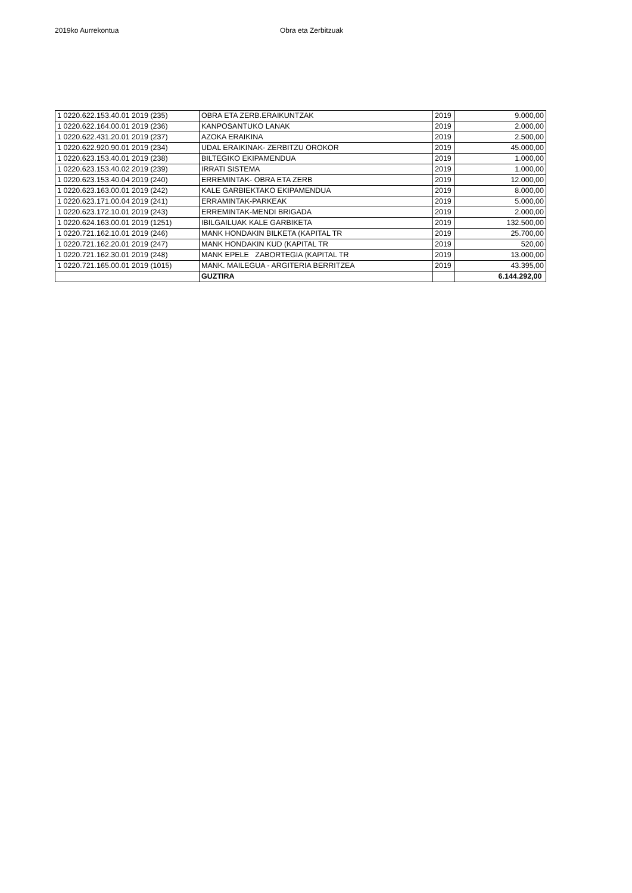2019ko Aurrekontua Obra eta Zerbitzuak
| 1 0220.622.153.40.01 2019 (235) | OBRA ETA ZERB.ERAIKUNTZAK | 2019 | 9.000,00 |
| 1 0220.622.164.00.01 2019 (236) | KANPOSANTUKO LANAK | 2019 | 2.000,00 |
| 1 0220.622.431.20.01 2019 (237) | AZOKA ERAIKINA | 2019 | 2.500,00 |
| 1 0220.622.920.90.01 2019 (234) | UDAL ERAIKINAK- ZERBITZU OROKOR | 2019 | 45.000,00 |
| 1 0220.623.153.40.01 2019 (238) | BILTEGIKO EKIPAMENDUA | 2019 | 1.000,00 |
| 1 0220.623.153.40.02 2019 (239) | IRRATI SISTEMA | 2019 | 1.000,00 |
| 1 0220.623.153.40.04 2019 (240) | ERREMINTAK- OBRA ETA ZERB | 2019 | 12.000,00 |
| 1 0220.623.163.00.01 2019 (242) | KALE GARBIEKTAKO EKIPAMENDUA | 2019 | 8.000,00 |
| 1 0220.623.171.00.04 2019 (241) | ERRAMINTAK-PARKEAK | 2019 | 5.000,00 |
| 1 0220.623.172.10.01 2019 (243) | ERREMINTAK-MENDI BRIGADA | 2019 | 2.000,00 |
| 1 0220.624.163.00.01 2019 (1251) | IBILGAILUAK KALE GARBIKETA | 2019 | 132.500,00 |
| 1 0220.721.162.10.01 2019 (246) | MANK HONDAKIN BILKETA (KAPITAL TR | 2019 | 25.700,00 |
| 1 0220.721.162.20.01 2019 (247) | MANK HONDAKIN KUD (KAPITAL TR | 2019 | 520,00 |
| 1 0220.721.162.30.01 2019 (248) | MANK EPELE ZABORTEGIA (KAPITAL TR | 2019 | 13.000,00 |
| 1 0220.721.165.00.01 2019 (1015) | MANK. MAILEGUA - ARGITERIA BERRITZEA | 2019 | 43.395,00 |
| | GUZTIRA | | 6.144.292,00 |